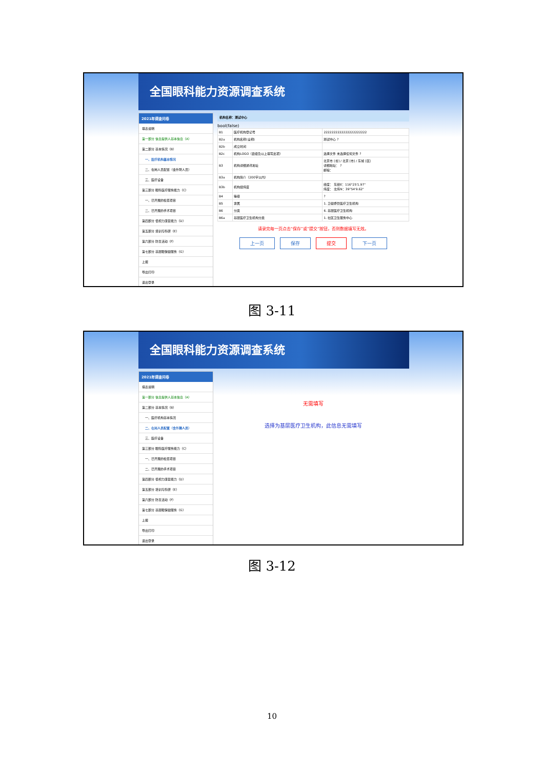全国眼科能力资源调查系统
2021年调查问卷
填表说明
第一部分 信息提供人基本信息（A）
第二部分 基本情况（B）
　一、医疗机构基本情况
　二、在岗人员配置（含外聘人员）
　三、医疗设备
第三部分 眼科医疗服务能力（C）
　一、已开展的检查项目
　二、已开展的手术项目
第四部分 低视力康复能力（D）
第五部分 培训与科研（E）
第六部分 防盲活动（F）
第七部分 基层眼保健服务（G）
上报
导出打印
退出登录
机构名称：测试中心
bool(false)
| B1 | 医疗机构登记号 | 2222222222222222222222 |
| B2a | 机构名称(全称) | 测试中心 ? |
| B2b | 成立时间 | |
| B2c | 机构LOGO（县级及以上填写此项） | 选择文件 未选择任何文件 ? |
| B3 | 机构详细通讯地址 | 北京市 [省] / 北京 [市] / 东城 [区] 详细地址： ? 邮编： |
| B3a | 机构简介（200字以内） | |
| B3b | 机构经纬度 | 经度： 东经E：116°25'1.97" 纬度： 北纬N：39°54'9.62" |
| B4 | 等级 | ? |
| B5 | 隶属 | 1. 卫健委管医疗卫生机构 |
| B6 | 分类 | 6. 基层医疗卫生机构 |
| B6a | 基层医疗卫生机构分类 | 1. 社区卫生服务中心 |
请录完每一页点击“保存”或“提交”按钮，否则数据填写无效。
上一页 保存 提交 下一页
图 3-11
全国眼科能力资源调查系统
2021年调查问卷
填表说明
第一部分 信息提供人基本信息（A）
第二部分 基本情况（B）
　一、医疗机构基本情况
　二、在岗人员配置（含外聘人员）
　三、医疗设备
第三部分 眼科医疗服务能力（C）
　一、已开展的检查项目
　二、已开展的手术项目
第四部分 低视力康复能力（D）
第五部分 培训与科研（E）
第六部分 防盲活动（F）
第七部分 基层眼保健服务（G）
上报
导出打印
退出登录
无需填写
选择为基层医疗卫生机构，此信息无需填写
图 3-12
10